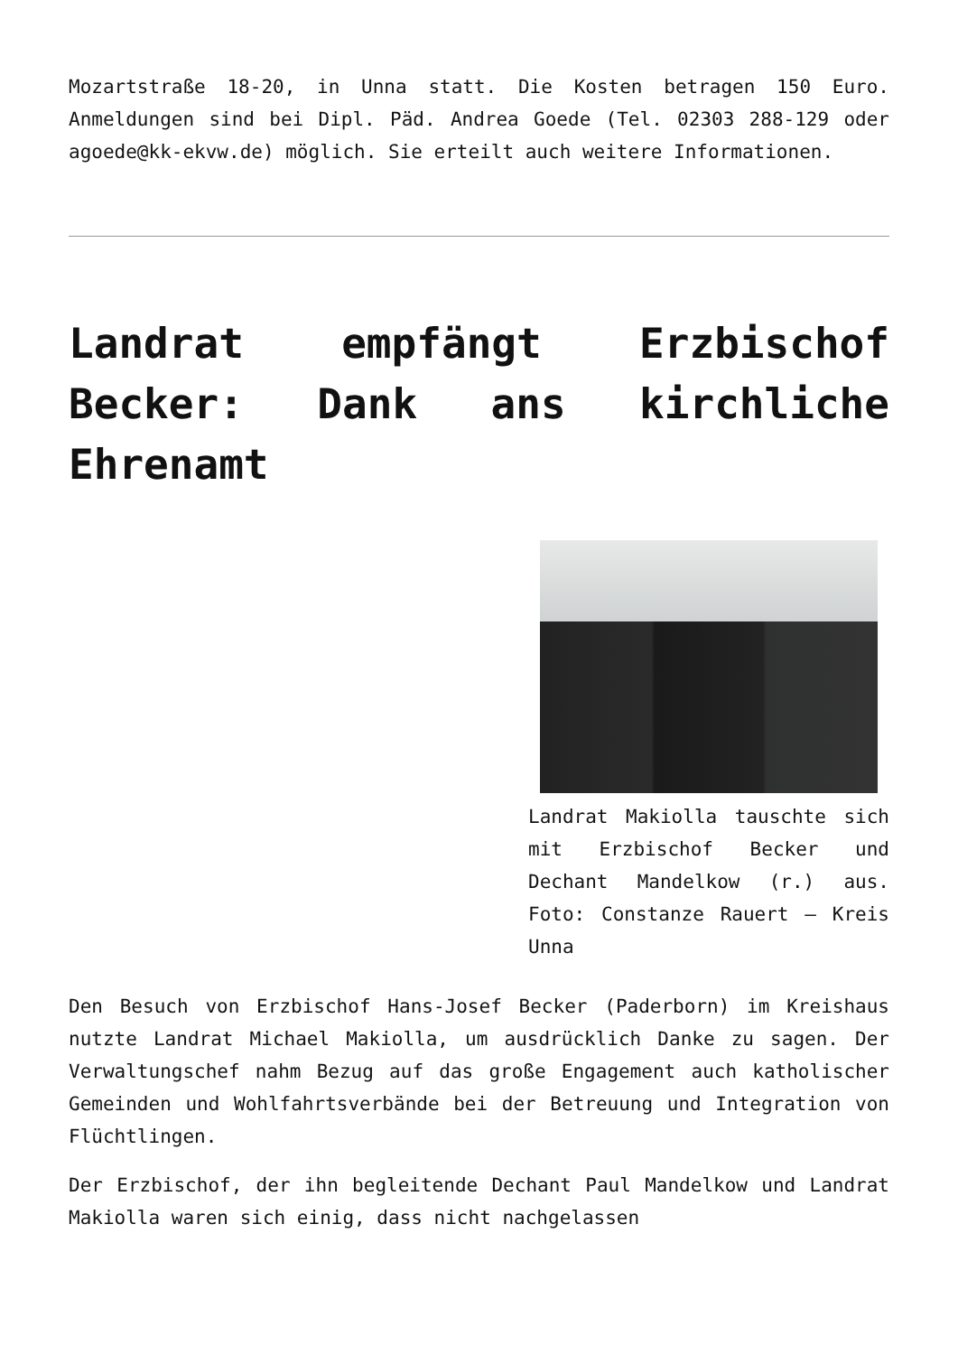Mozartstraße 18-20, in Unna statt. Die Kosten betragen 150 Euro. Anmeldungen sind bei Dipl. Päd. Andrea Goede (Tel. 02303 288-129 oder agoede@kk-ekvw.de) möglich. Sie erteilt auch weitere Informationen.
Landrat empfängt Erzbischof Becker: Dank ans kirchliche Ehrenamt
Landrat Makiolla tauschte sich mit Erzbischof Becker und Dechant Mandelkow (r.) aus. Foto: Constanze Rauert – Kreis Unna
Den Besuch von Erzbischof Hans-Josef Becker (Paderborn) im Kreishaus nutzte Landrat Michael Makiolla, um ausdrücklich Danke zu sagen. Der Verwaltungschef nahm Bezug auf das große Engagement auch katholischer Gemeinden und Wohlfahrtsverbände bei der Betreuung und Integration von Flüchtlingen.
Der Erzbischof, der ihn begleitende Dechant Paul Mandelkow und Landrat Makiolla waren sich einig, dass nicht nachgelassen